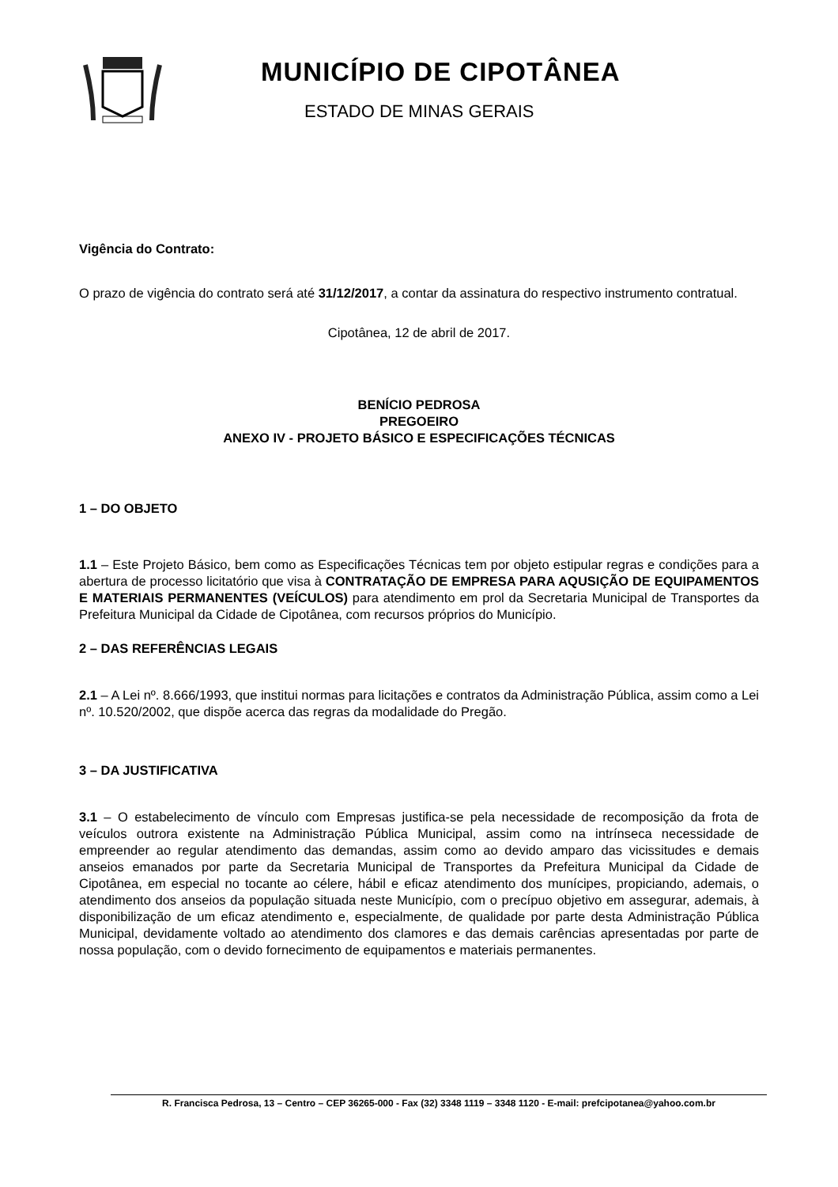MUNICÍPIO DE CIPOTÂNEA
ESTADO DE MINAS GERAIS
Vigência do Contrato:
O prazo de vigência do contrato será até 31/12/2017, a contar da assinatura do respectivo instrumento contratual.
Cipotânea, 12 de abril de 2017.
BENÍCIO PEDROSA
PREGOEIRO
ANEXO IV - PROJETO BÁSICO E ESPECIFICAÇÕES TÉCNICAS
1 – DO OBJETO
1.1 – Este Projeto Básico, bem como as Especificações Técnicas tem por objeto estipular regras e condições para a abertura de processo licitatório que visa à CONTRATAÇÃO DE EMPRESA PARA AQUSIÇÃO DE EQUIPAMENTOS E MATERIAIS PERMANENTES (VEÍCULOS) para atendimento em prol da Secretaria Municipal de Transportes da Prefeitura Municipal da Cidade de Cipotânea, com recursos próprios do Município.
2 – DAS REFERÊNCIAS LEGAIS
2.1 – A Lei nº. 8.666/1993, que institui normas para licitações e contratos da Administração Pública, assim como a Lei nº. 10.520/2002, que dispõe acerca das regras da modalidade do Pregão.
3 – DA JUSTIFICATIVA
3.1 – O estabelecimento de vínculo com Empresas justifica-se pela necessidade de recomposição da frota de veículos outrora existente na Administração Pública Municipal, assim como na intrínseca necessidade de empreender ao regular atendimento das demandas, assim como ao devido amparo das vicissitudes e demais anseios emanados por parte da Secretaria Municipal de Transportes da Prefeitura Municipal da Cidade de Cipotânea, em especial no tocante ao célere, hábil e eficaz atendimento dos munícipes, propiciando, ademais, o atendimento dos anseios da população situada neste Município, com o precípuo objetivo em assegurar, ademais, à disponibilização de um eficaz atendimento e, especialmente, de qualidade por parte desta Administração Pública Municipal, devidamente voltado ao atendimento dos clamores e das demais carências apresentadas por parte de nossa população, com o devido fornecimento de equipamentos e materiais permanentes.
R. Francisca Pedrosa, 13 – Centro – CEP 36265-000 - Fax (32) 3348 1119 – 3348 1120 - E-mail: prefcipotanea@yahoo.com.br